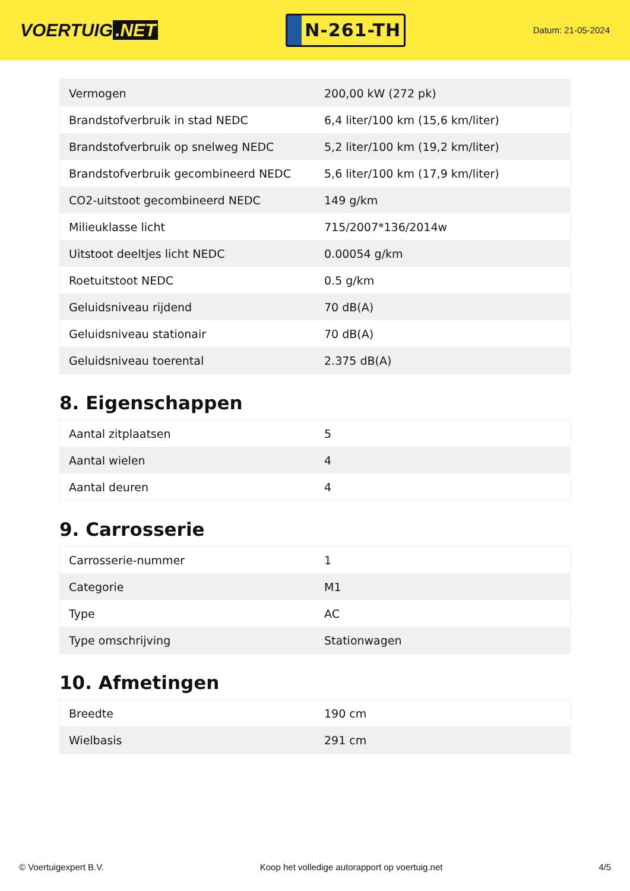VOERTUIG.NET
N-261-TH
Datum: 21-05-2024
| Vermogen | 200,00 kW (272 pk) |
| Brandstofverbruik in stad NEDC | 6,4 liter/100 km (15,6 km/liter) |
| Brandstofverbruik op snelweg NEDC | 5,2 liter/100 km (19,2 km/liter) |
| Brandstofverbruik gecombineerd NEDC | 5,6 liter/100 km (17,9 km/liter) |
| CO2-uitstoot gecombineerd NEDC | 149 g/km |
| Milieuklasse licht | 715/2007*136/2014w |
| Uitstoot deeltjes licht NEDC | 0.00054 g/km |
| Roetuitstoot NEDC | 0.5 g/km |
| Geluidsniveau rijdend | 70 dB(A) |
| Geluidsniveau stationair | 70 dB(A) |
| Geluidsniveau toerental | 2.375 dB(A) |
8. Eigenschappen
| Aantal zitplaatsen | 5 |
| Aantal wielen | 4 |
| Aantal deuren | 4 |
9. Carrosserie
| Carrosserie-nummer | 1 |
| Categorie | M1 |
| Type | AC |
| Type omschrijving | Stationwagen |
10. Afmetingen
| Breedte | 190 cm |
| Wielbasis | 291 cm |
© Voertuigexpert B.V. Koop het volledige autorapport op voertuig.net 4/5